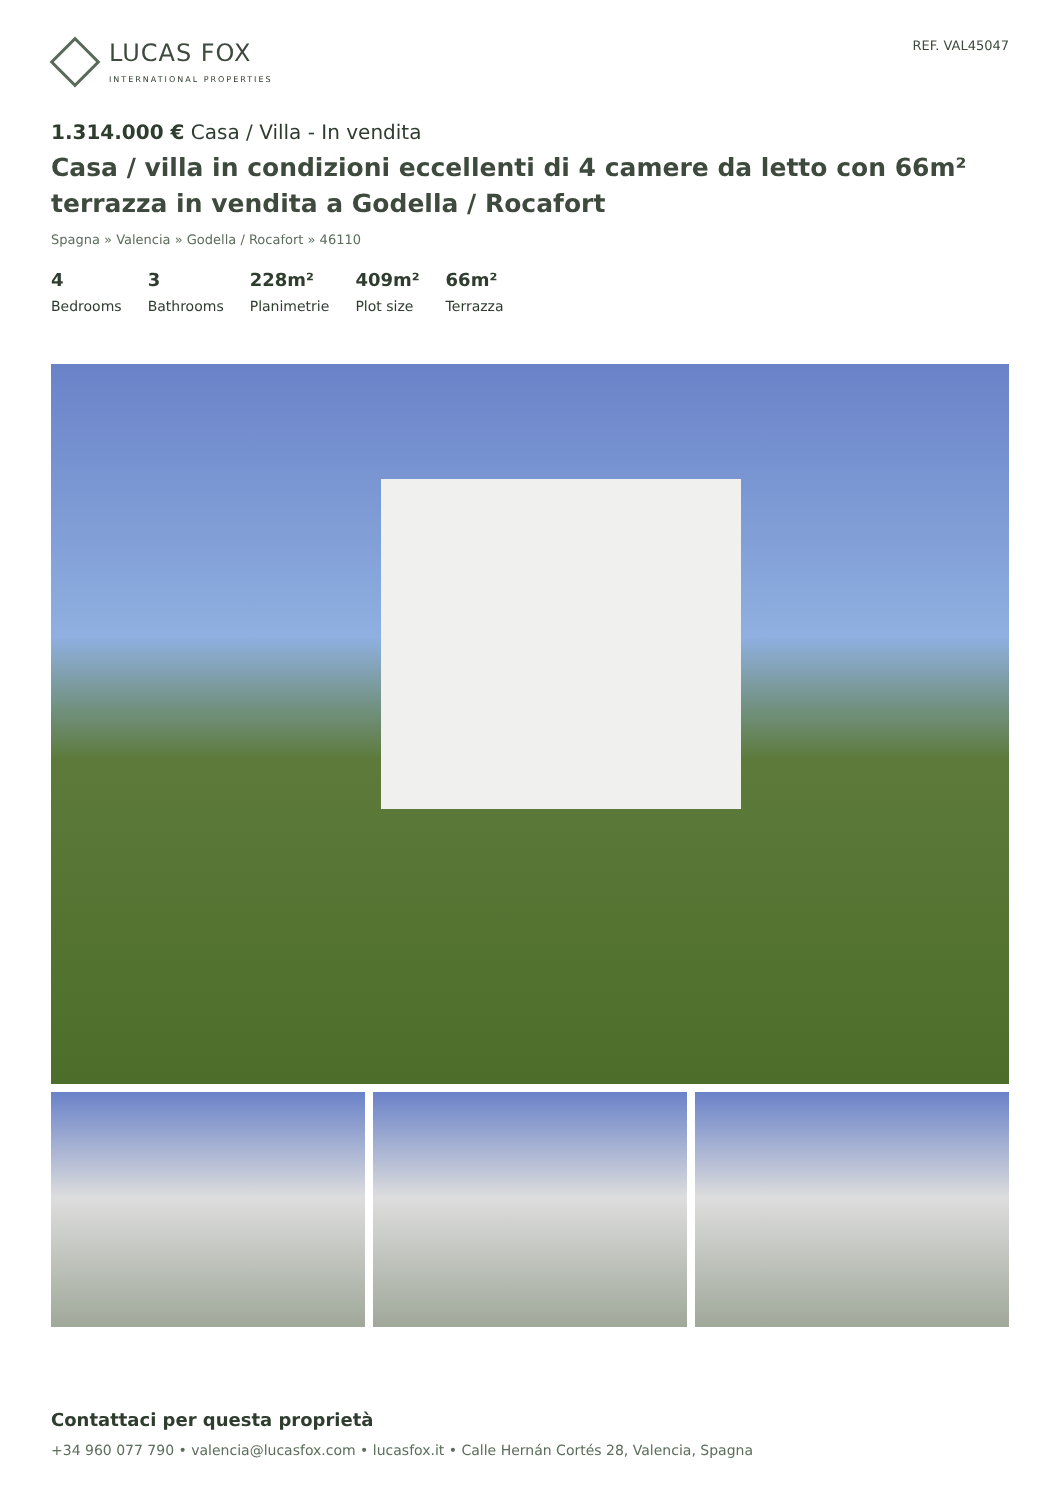LUCAS FOX
INTERNATIONAL PROPERTIES
REF. VAL45047
1.314.000 € Casa / Villa - In vendita
Casa / villa in condizioni eccellenti di 4 camere da letto con 66m² terrazza in vendita a Godella / Rocafort
Spagna » Valencia » Godella / Rocafort » 46110
4
Bedrooms
3
Bathrooms
228m²
Planimetrie
409m²
Plot size
66m²
Terrazza
Contattaci per questa proprietà
+34 960 077 790 • valencia@lucasfox.com • lucasfox.it • Calle Hernán Cortés 28, Valencia, Spagna